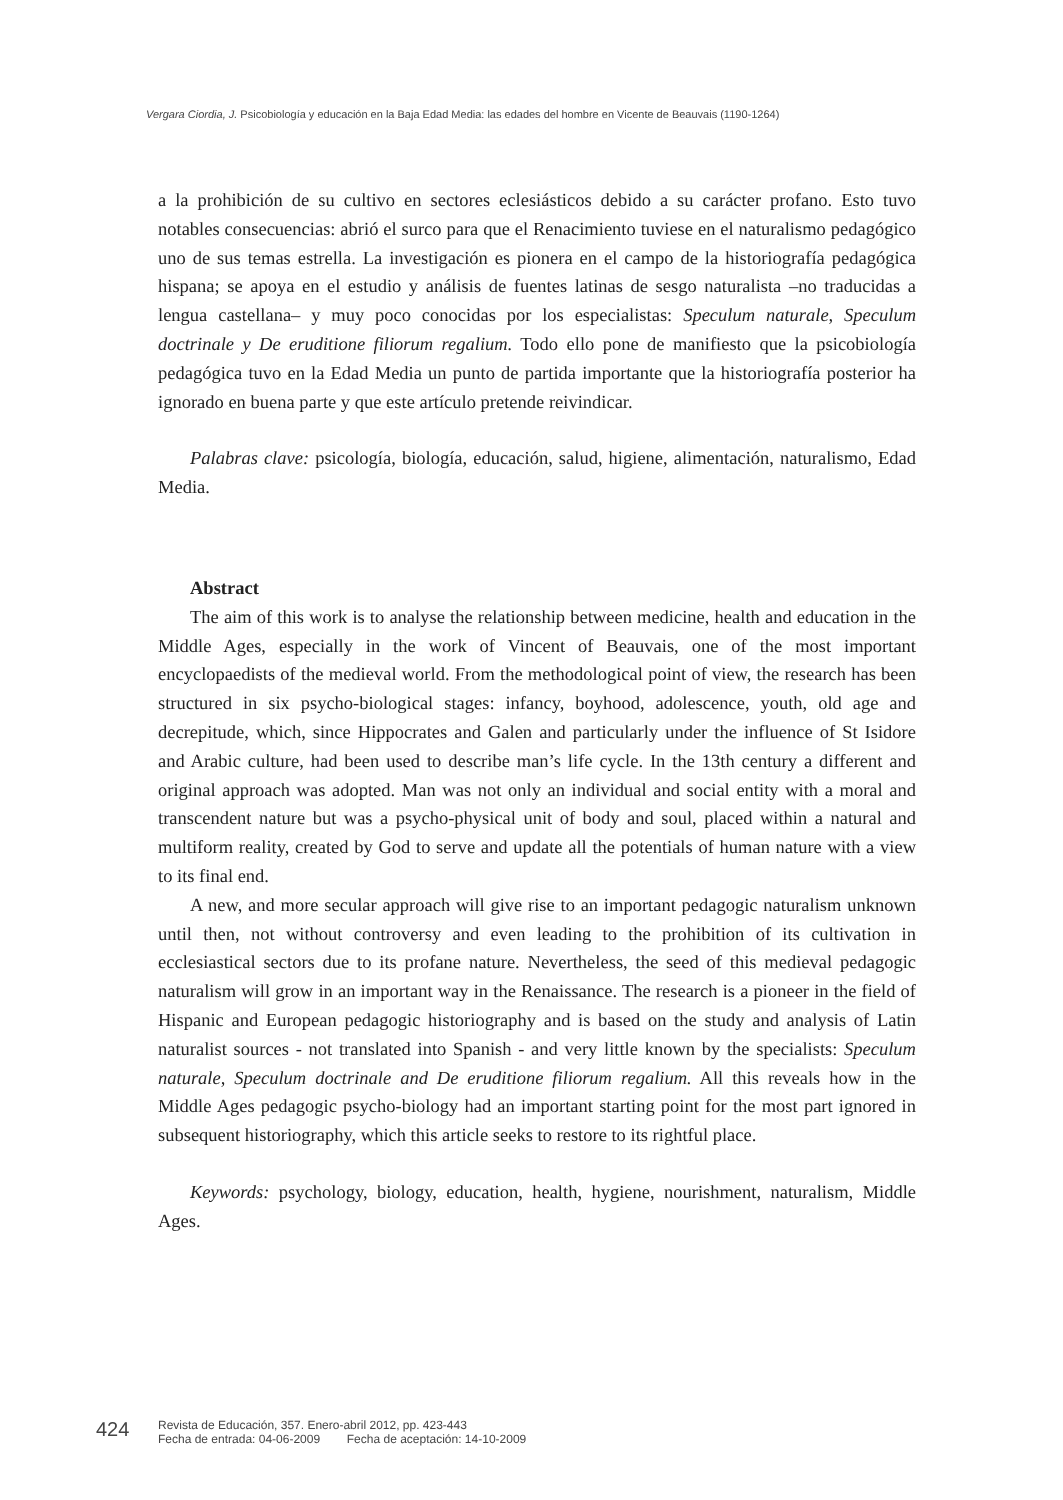Vergara Ciordia, J. Psicobiología y educación en la Baja Edad Media: las edades del hombre en Vicente de Beauvais (1190-1264)
a la prohibición de su cultivo en sectores eclesiásticos debido a su carácter profano. Esto tuvo notables consecuencias: abrió el surco para que el Renacimiento tuviese en el naturalismo pedagógico uno de sus temas estrella. La investigación es pionera en el campo de la historiografía pedagógica hispana; se apoya en el estudio y análisis de fuentes latinas de sesgo naturalista –no traducidas a lengua castellana– y muy poco conocidas por los especialistas: Speculum naturale, Speculum doctrinale y De eruditione filiorum regalium. Todo ello pone de manifiesto que la psicobiología pedagógica tuvo en la Edad Media un punto de partida importante que la historiografía posterior ha ignorado en buena parte y que este artículo pretende reivindicar.
Palabras clave: psicología, biología, educación, salud, higiene, alimentación, naturalismo, Edad Media.
Abstract
The aim of this work is to analyse the relationship between medicine, health and education in the Middle Ages, especially in the work of Vincent of Beauvais, one of the most important encyclopaedists of the medieval world. From the methodological point of view, the research has been structured in six psycho-biological stages: infancy, boyhood, adolescence, youth, old age and decrepitude, which, since Hippocrates and Galen and particularly under the influence of St Isidore and Arabic culture, had been used to describe man’s life cycle. In the 13th century a different and original approach was adopted. Man was not only an individual and social entity with a moral and transcendent nature but was a psycho-physical unit of body and soul, placed within a natural and multiform reality, created by God to serve and update all the potentials of human nature with a view to its final end.
A new, and more secular approach will give rise to an important pedagogic naturalism unknown until then, not without controversy and even leading to the prohibition of its cultivation in ecclesiastical sectors due to its profane nature. Nevertheless, the seed of this medieval pedagogic naturalism will grow in an important way in the Renaissance. The research is a pioneer in the field of Hispanic and European pedagogic historiography and is based on the study and analysis of Latin naturalist sources - not translated into Spanish - and very little known by the specialists: Speculum naturale, Speculum doctrinale and De eruditione filiorum regalium. All this reveals how in the Middle Ages pedagogic psycho-biology had an important starting point for the most part ignored in subsequent historiography, which this article seeks to restore to its rightful place.
Keywords: psychology, biology, education, health, hygiene, nourishment, naturalism, Middle Ages.
424
Revista de Educación, 357. Enero-abril 2012, pp. 423-443
Fecha de entrada: 04-06-2009 Fecha de aceptación: 14-10-2009